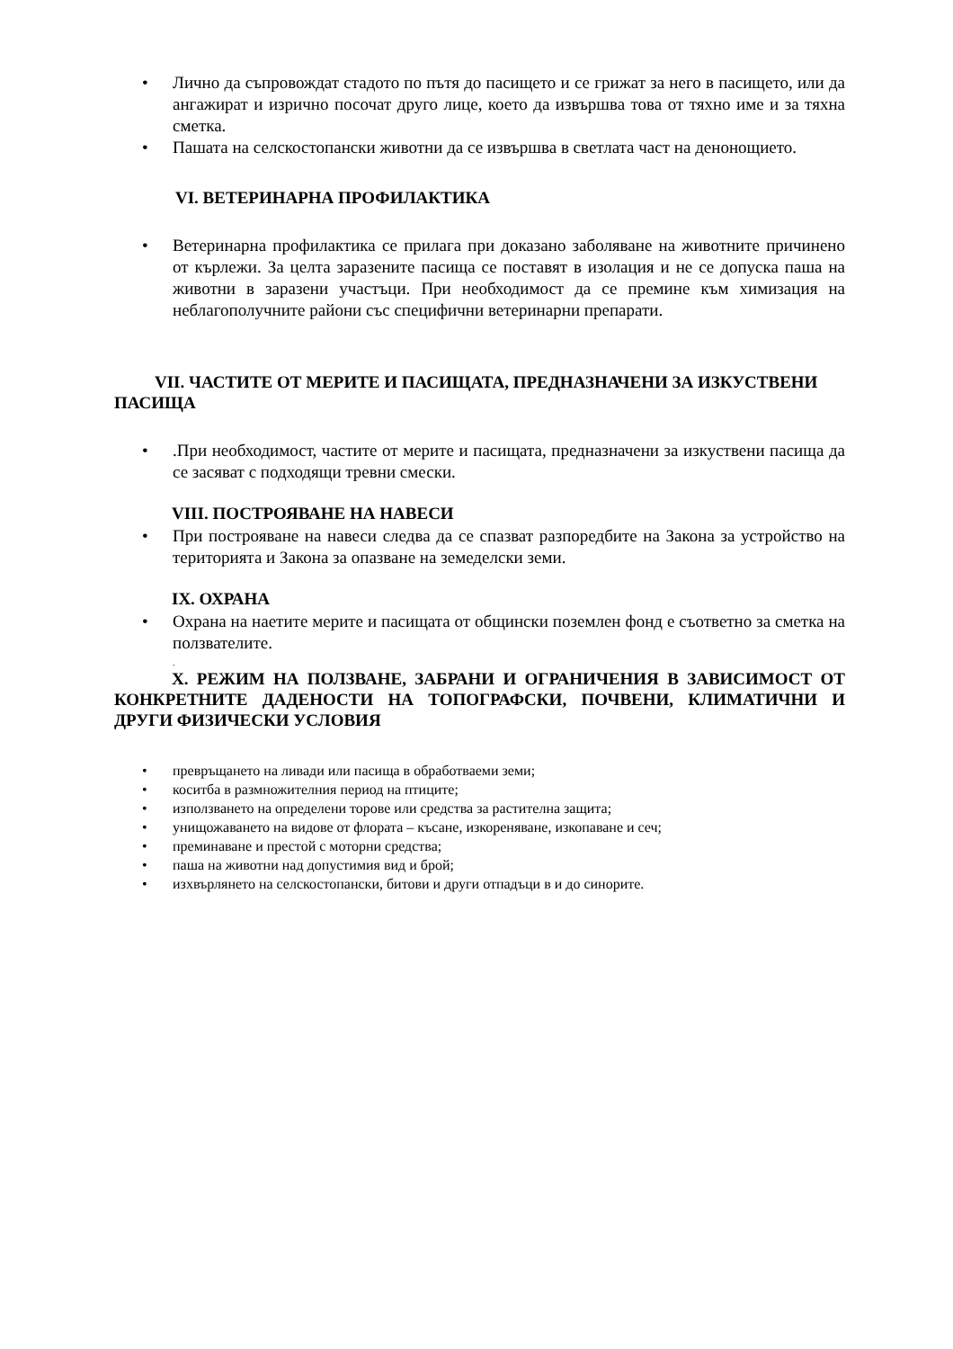• Лично да съпровождат стадото по пътя до пасището и се грижат за него в пасището, или да ангажират и изрично посочат друго лице, което да извършва това от тяхно име и за тяхна сметка.
• Пашата на селскостопански животни да се извършва в светлата част на денонощието.
VI. ВЕТЕРИНАРНА ПРОФИЛАКТИКА
• Ветеринарна профилактика се прилага при доказано заболяване на животните причинено от кърлежи. За целта заразените пасища се поставят в изолация и не се допуска паша на животни в заразени участъци. При необходимост да се премине към химизация на неблагополучните райони със специфични ветеринарни препарати.
VII. ЧАСТИТЕ ОТ МЕРИТЕ И ПАСИЩАТА, ПРЕДНАЗНАЧЕНИ ЗА ИЗКУСТВЕНИ ПАСИЩА
•.При необходимост, частите от мерите и пасищата, предназначени за изкуствени пасища да се засяват с подходящи тревни смески.
VIII. ПОСТРОЯВАНЕ НА НАВЕСИ
• При построяване на навеси следва да се спазват разпоредбите на Закона за устройство на територията и Закона за опазване на земеделски земи.
IX. ОХРАНА
• Охрана на наетите мерите и пасищата от общински поземлен фонд е съответно за сметка на ползвателите.
.
X. РЕЖИМ НА ПОЛЗВАНЕ, ЗАБРАНИ И ОГРАНИЧЕНИЯ В ЗАВИСИМОСТ ОТ КОНКРЕТНИТЕ ДАДЕНОСТИ НА ТОПОГРАФСКИ, ПОЧВЕНИ, КЛИМАТИЧНИ И ДРУГИ ФИЗИЧЕСКИ УСЛОВИЯ
• превръщането на ливади или пасища в обработваеми земи;
• коситба в размножителния период на птиците;
• използването на определени торове или средства за растителна защита;
• унищожаването на видове от флората – късане, изкореняване, изкопаване и сеч;
• преминаване и престой с моторни средства;
• паша на животни над допустимия вид и брой;
• изхвърлянето на селскостопански, битови и други отпадъци в и до синорите.